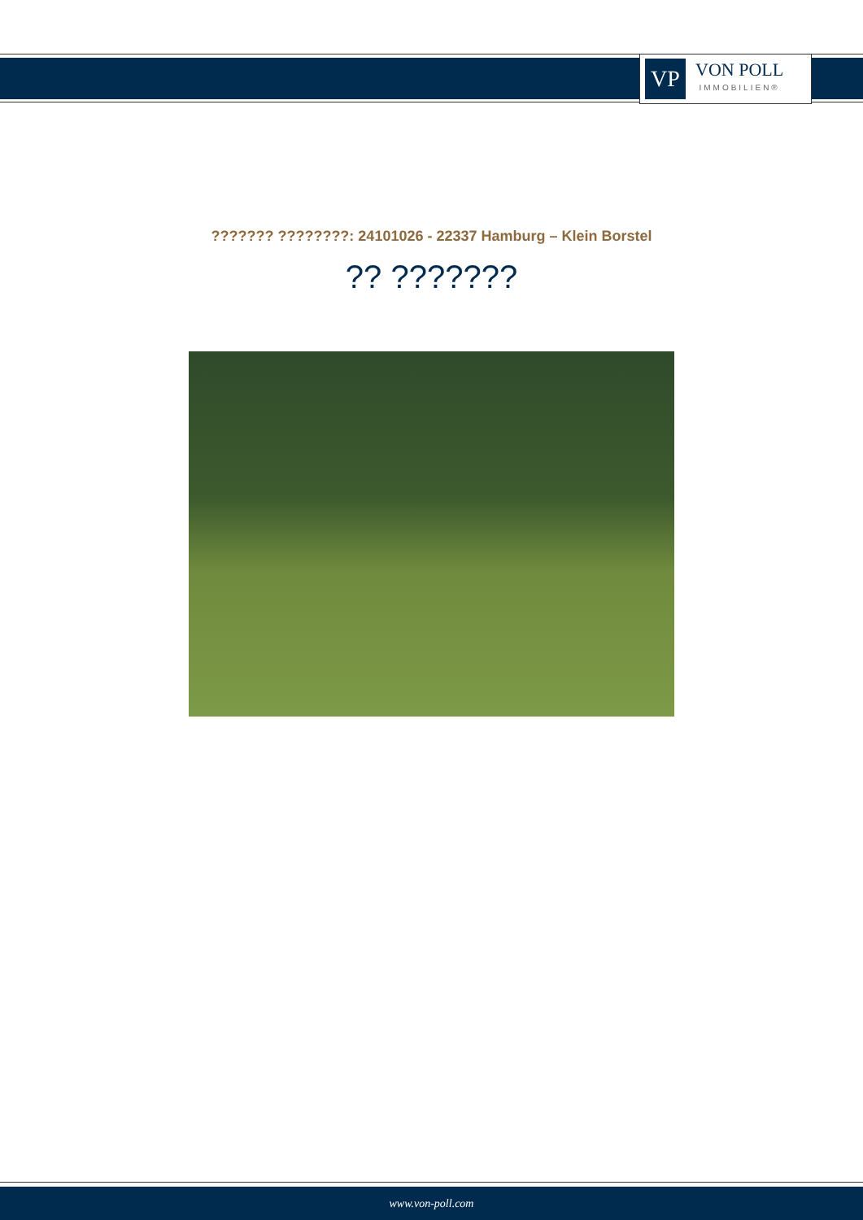VP
VON POLL
IMMOBILIEN®
??????? ????????: 24101026 - 22337 Hamburg – Klein Borstel
?? ???????
www.von-poll.com